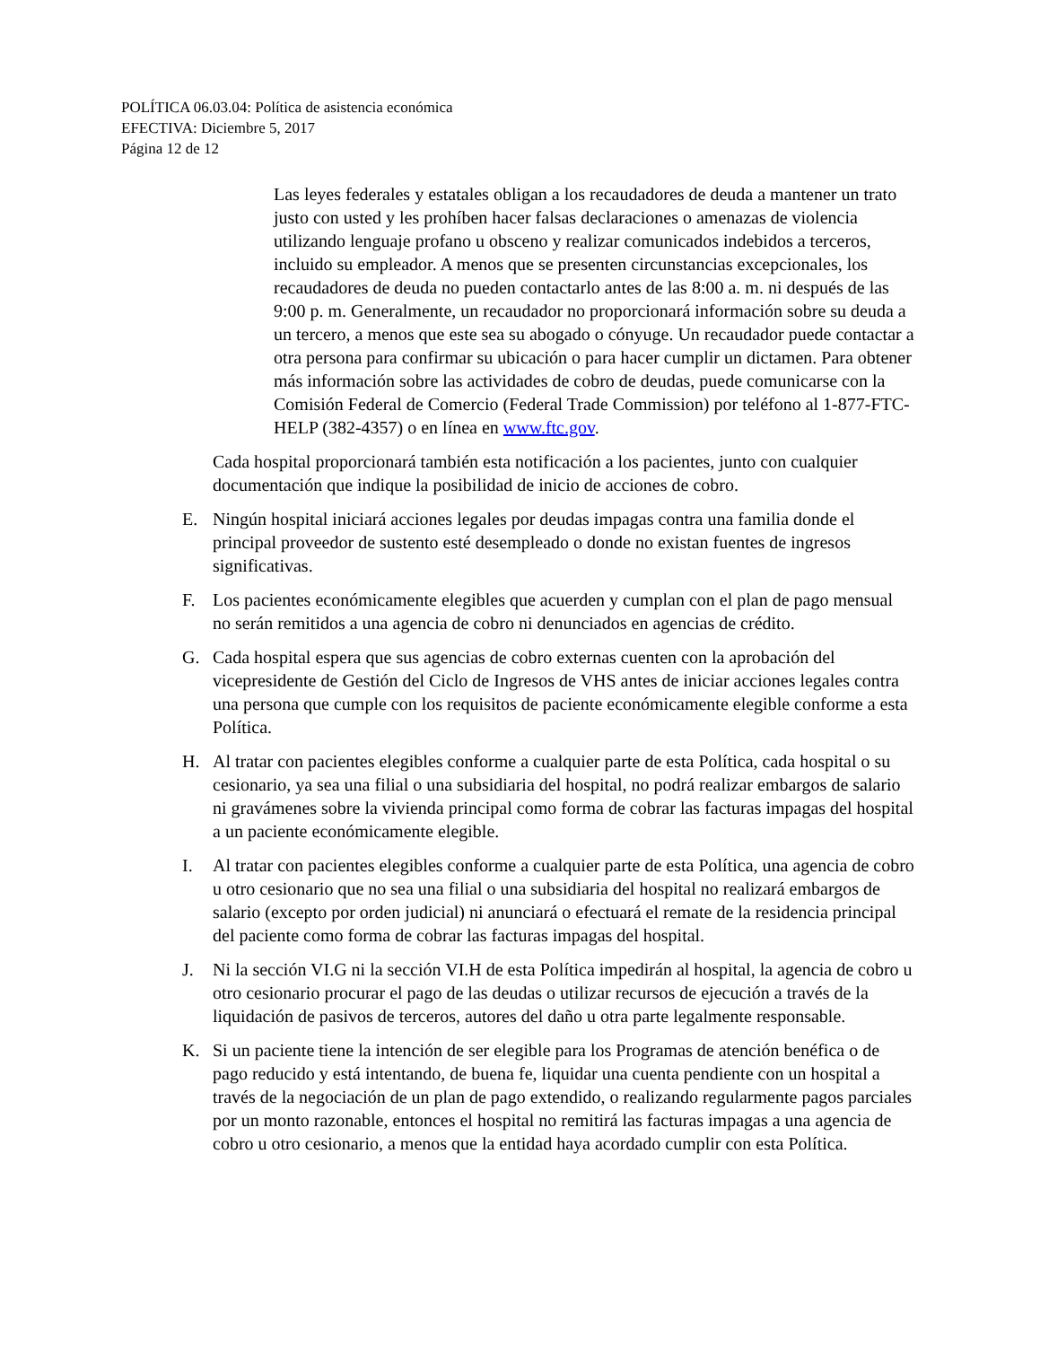POLÍTICA 06.03.04: Política de asistencia económica
EFECTIVA: Diciembre 5, 2017
Página 12 de 12
Las leyes federales y estatales obligan a los recaudadores de deuda a mantener un trato justo con usted y les prohíben hacer falsas declaraciones o amenazas de violencia utilizando lenguaje profano u obsceno y realizar comunicados indebidos a terceros, incluido su empleador. A menos que se presenten circunstancias excepcionales, los recaudadores de deuda no pueden contactarlo antes de las 8:00 a. m. ni después de las 9:00 p. m. Generalmente, un recaudador no proporcionará información sobre su deuda a un tercero, a menos que este sea su abogado o cónyuge. Un recaudador puede contactar a otra persona para confirmar su ubicación o para hacer cumplir un dictamen. Para obtener más información sobre las actividades de cobro de deudas, puede comunicarse con la Comisión Federal de Comercio (Federal Trade Commission) por teléfono al 1-877-FTC-HELP (382-4357) o en línea en www.ftc.gov.
Cada hospital proporcionará también esta notificación a los pacientes, junto con cualquier documentación que indique la posibilidad de inicio de acciones de cobro.
E. Ningún hospital iniciará acciones legales por deudas impagas contra una familia donde el principal proveedor de sustento esté desempleado o donde no existan fuentes de ingresos significativas.
F. Los pacientes económicamente elegibles que acuerden y cumplan con el plan de pago mensual no serán remitidos a una agencia de cobro ni denunciados en agencias de crédito.
G. Cada hospital espera que sus agencias de cobro externas cuenten con la aprobación del vicepresidente de Gestión del Ciclo de Ingresos de VHS antes de iniciar acciones legales contra una persona que cumple con los requisitos de paciente económicamente elegible conforme a esta Política.
H. Al tratar con pacientes elegibles conforme a cualquier parte de esta Política, cada hospital o su cesionario, ya sea una filial o una subsidiaria del hospital, no podrá realizar embargos de salario ni gravámenes sobre la vivienda principal como forma de cobrar las facturas impagas del hospital a un paciente económicamente elegible.
I. Al tratar con pacientes elegibles conforme a cualquier parte de esta Política, una agencia de cobro u otro cesionario que no sea una filial o una subsidiaria del hospital no realizará embargos de salario (excepto por orden judicial) ni anunciará o efectuará el remate de la residencia principal del paciente como forma de cobrar las facturas impagas del hospital.
J. Ni la sección VI.G ni la sección VI.H de esta Política impedirán al hospital, la agencia de cobro u otro cesionario procurar el pago de las deudas o utilizar recursos de ejecución a través de la liquidación de pasivos de terceros, autores del daño u otra parte legalmente responsable.
K. Si un paciente tiene la intención de ser elegible para los Programas de atención benéfica o de pago reducido y está intentando, de buena fe, liquidar una cuenta pendiente con un hospital a través de la negociación de un plan de pago extendido, o realizando regularmente pagos parciales por un monto razonable, entonces el hospital no remitirá las facturas impagas a una agencia de cobro u otro cesionario, a menos que la entidad haya acordado cumplir con esta Política.